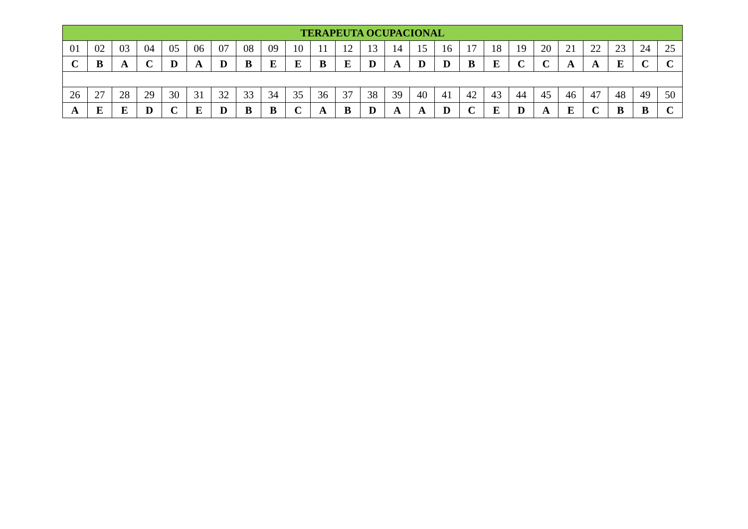| TERAPEUTA OCUPACIONAL | | | | | | | | | | | | | | | | | | | | | | | | |
| --- | --- | --- | --- | --- | --- | --- | --- | --- | --- | --- | --- | --- | --- | --- | --- | --- | --- | --- | --- | --- | --- | --- | --- | --- |
| 01 | 02 | 03 | 04 | 05 | 06 | 07 | 08 | 09 | 10 | 11 | 12 | 13 | 14 | 15 | 16 | 17 | 18 | 19 | 20 | 21 | 22 | 23 | 24 | 25 |
| C | B | A | C | D | A | D | B | E | E | B | E | D | A | D | D | B | E | C | C | A | A | E | C | C |
| 26 | 27 | 28 | 29 | 30 | 31 | 32 | 33 | 34 | 35 | 36 | 37 | 38 | 39 | 40 | 41 | 42 | 43 | 44 | 45 | 46 | 47 | 48 | 49 | 50 |
| A | E | E | D | C | E | D | B | B | C | A | B | D | A | A | D | C | E | D | A | E | C | B | B | C |